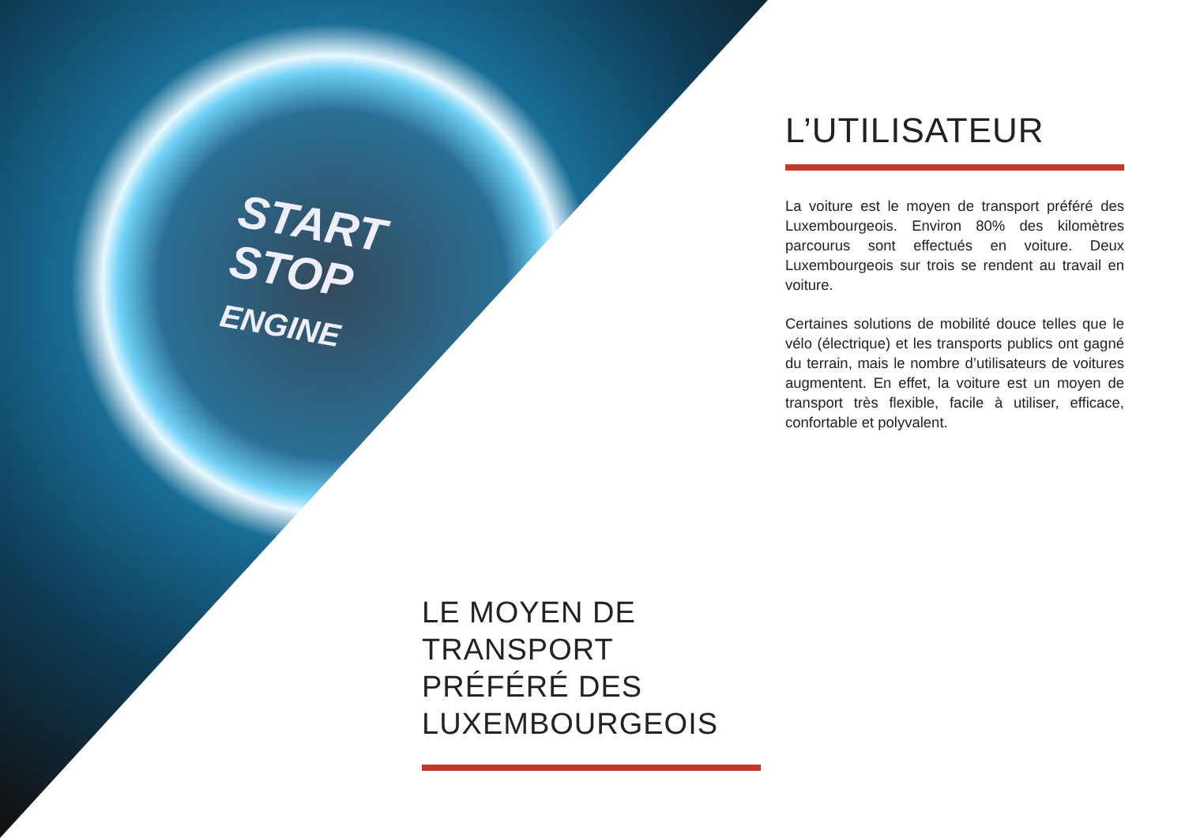START
STOP
ENGINE
L’UTILISATEUR
La voiture est le moyen de transport préféré des Luxembourgeois. Environ 80% des kilomètres parcourus sont effectués en voiture. Deux Luxembourgeois sur trois se rendent au travail en voiture.
Certaines solutions de mobilité douce telles que le vélo (électrique) et les transports publics ont gagné du terrain, mais le nombre d’utilisateurs de voitures augmentent. En effet, la voiture est un moyen de transport très flexible, facile à utiliser, efficace, confortable et polyvalent.
LE MOYEN DE
TRANSPORT
PRÉFÉRÉ DES
LUXEMBOURGEOIS